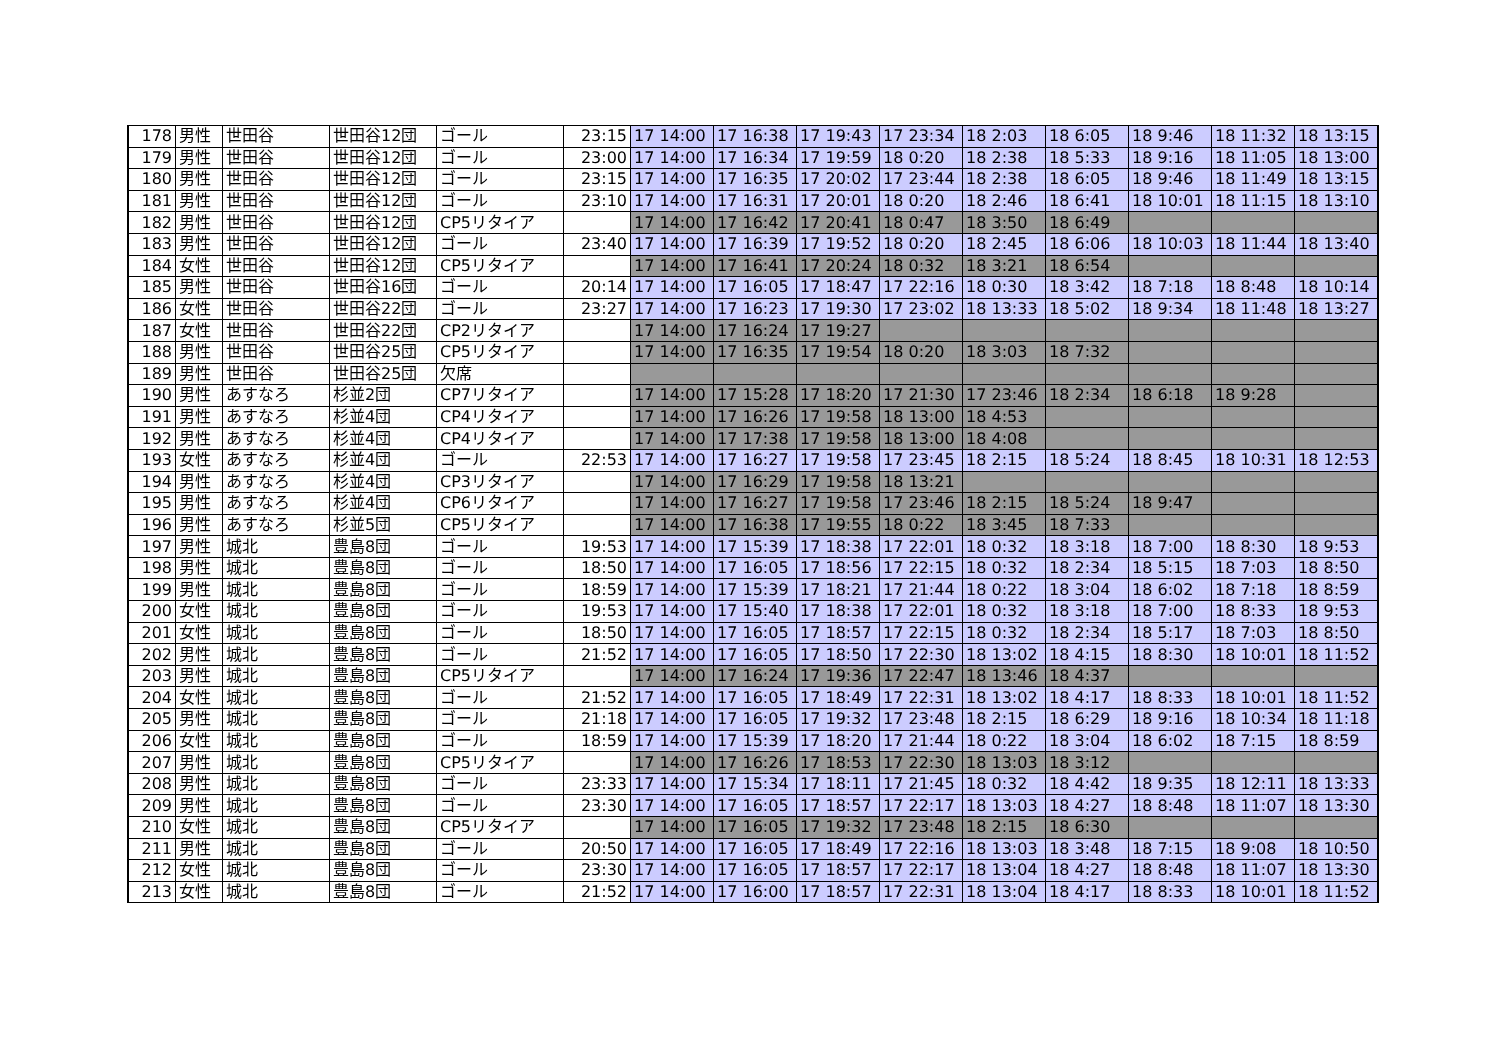| 178 | 男性 | 世田谷 | 世田谷12団 | ゴール | 23:15 | 17 14:00 | 17 16:38 | 17 19:43 | 17 23:34 | 18 2:03 | 18 6:05 | 18 9:46 | 18 11:32 | 18 13:15 |
| 179 | 男性 | 世田谷 | 世田谷12団 | ゴール | 23:00 | 17 14:00 | 17 16:34 | 17 19:59 | 18 0:20 | 18 2:38 | 18 5:33 | 18 9:16 | 18 11:05 | 18 13:00 |
| 180 | 男性 | 世田谷 | 世田谷12団 | ゴール | 23:15 | 17 14:00 | 17 16:35 | 17 20:02 | 17 23:44 | 18 2:38 | 18 6:05 | 18 9:46 | 18 11:49 | 18 13:15 |
| 181 | 男性 | 世田谷 | 世田谷12団 | ゴール | 23:10 | 17 14:00 | 17 16:31 | 17 20:01 | 18 0:20 | 18 2:46 | 18 6:41 | 18 10:01 | 18 11:15 | 18 13:10 |
| 182 | 男性 | 世田谷 | 世田谷12団 | CP5リタイア | | 17 14:00 | 17 16:42 | 17 20:41 | 18 0:47 | 18 3:50 | 18 6:49 | | | |
| 183 | 男性 | 世田谷 | 世田谷12団 | ゴール | 23:40 | 17 14:00 | 17 16:39 | 17 19:52 | 18 0:20 | 18 2:45 | 18 6:06 | 18 10:03 | 18 11:44 | 18 13:40 |
| 184 | 女性 | 世田谷 | 世田谷12団 | CP5リタイア | | 17 14:00 | 17 16:41 | 17 20:24 | 18 0:32 | 18 3:21 | 18 6:54 | | | |
| 185 | 男性 | 世田谷 | 世田谷16団 | ゴール | 20:14 | 17 14:00 | 17 16:05 | 17 18:47 | 17 22:16 | 18 0:30 | 18 3:42 | 18 7:18 | 18 8:48 | 18 10:14 |
| 186 | 女性 | 世田谷 | 世田谷22団 | ゴール | 23:27 | 17 14:00 | 17 16:23 | 17 19:30 | 17 23:02 | 18 13:33 | 18 5:02 | 18 9:34 | 18 11:48 | 18 13:27 |
| 187 | 女性 | 世田谷 | 世田谷22団 | CP2リタイア | | 17 14:00 | 17 16:24 | 17 19:27 | | | | | | |
| 188 | 男性 | 世田谷 | 世田谷25団 | CP5リタイア | | 17 14:00 | 17 16:35 | 17 19:54 | 18 0:20 | 18 3:03 | 18 7:32 | | | |
| 189 | 男性 | 世田谷 | 世田谷25団 | 欠席 | | | | | | | | | | |
| 190 | 男性 | あすなろ | 杉並2団 | CP7リタイア | | 17 14:00 | 17 15:28 | 17 18:20 | 17 21:30 | 17 23:46 | 18 2:34 | 18 6:18 | 18 9:28 | |
| 191 | 男性 | あすなろ | 杉並4団 | CP4リタイア | | 17 14:00 | 17 16:26 | 17 19:58 | 18 13:00 | 18 4:53 | | | | |
| 192 | 男性 | あすなろ | 杉並4団 | CP4リタイア | | 17 14:00 | 17 17:38 | 17 19:58 | 18 13:00 | 18 4:08 | | | | |
| 193 | 女性 | あすなろ | 杉並4団 | ゴール | 22:53 | 17 14:00 | 17 16:27 | 17 19:58 | 17 23:45 | 18 2:15 | 18 5:24 | 18 8:45 | 18 10:31 | 18 12:53 |
| 194 | 男性 | あすなろ | 杉並4団 | CP3リタイア | | 17 14:00 | 17 16:29 | 17 19:58 | 18 13:21 | | | | | |
| 195 | 男性 | あすなろ | 杉並4団 | CP6リタイア | | 17 14:00 | 17 16:27 | 17 19:58 | 17 23:46 | 18 2:15 | 18 5:24 | 18 9:47 | | |
| 196 | 男性 | あすなろ | 杉並5団 | CP5リタイア | | 17 14:00 | 17 16:38 | 17 19:55 | 18 0:22 | 18 3:45 | 18 7:33 | | | |
| 197 | 男性 | 城北 | 豊島8団 | ゴール | 19:53 | 17 14:00 | 17 15:39 | 17 18:38 | 17 22:01 | 18 0:32 | 18 3:18 | 18 7:00 | 18 8:30 | 18 9:53 |
| 198 | 男性 | 城北 | 豊島8団 | ゴール | 18:50 | 17 14:00 | 17 16:05 | 17 18:56 | 17 22:15 | 18 0:32 | 18 2:34 | 18 5:15 | 18 7:03 | 18 8:50 |
| 199 | 男性 | 城北 | 豊島8団 | ゴール | 18:59 | 17 14:00 | 17 15:39 | 17 18:21 | 17 21:44 | 18 0:22 | 18 3:04 | 18 6:02 | 18 7:18 | 18 8:59 |
| 200 | 女性 | 城北 | 豊島8団 | ゴール | 19:53 | 17 14:00 | 17 15:40 | 17 18:38 | 17 22:01 | 18 0:32 | 18 3:18 | 18 7:00 | 18 8:33 | 18 9:53 |
| 201 | 女性 | 城北 | 豊島8団 | ゴール | 18:50 | 17 14:00 | 17 16:05 | 17 18:57 | 17 22:15 | 18 0:32 | 18 2:34 | 18 5:17 | 18 7:03 | 18 8:50 |
| 202 | 男性 | 城北 | 豊島8団 | ゴール | 21:52 | 17 14:00 | 17 16:05 | 17 18:50 | 17 22:30 | 18 13:02 | 18 4:15 | 18 8:30 | 18 10:01 | 18 11:52 |
| 203 | 男性 | 城北 | 豊島8団 | CP5リタイア | | 17 14:00 | 17 16:24 | 17 19:36 | 17 22:47 | 18 13:46 | 18 4:37 | | | |
| 204 | 女性 | 城北 | 豊島8団 | ゴール | 21:52 | 17 14:00 | 17 16:05 | 17 18:49 | 17 22:31 | 18 13:02 | 18 4:17 | 18 8:33 | 18 10:01 | 18 11:52 |
| 205 | 男性 | 城北 | 豊島8団 | ゴール | 21:18 | 17 14:00 | 17 16:05 | 17 19:32 | 17 23:48 | 18 2:15 | 18 6:29 | 18 9:16 | 18 10:34 | 18 11:18 |
| 206 | 女性 | 城北 | 豊島8団 | ゴール | 18:59 | 17 14:00 | 17 15:39 | 17 18:20 | 17 21:44 | 18 0:22 | 18 3:04 | 18 6:02 | 18 7:15 | 18 8:59 |
| 207 | 男性 | 城北 | 豊島8団 | CP5リタイア | | 17 14:00 | 17 16:26 | 17 18:53 | 17 22:30 | 18 13:03 | 18 3:12 | | | |
| 208 | 男性 | 城北 | 豊島8団 | ゴール | 23:33 | 17 14:00 | 17 15:34 | 17 18:11 | 17 21:45 | 18 0:32 | 18 4:42 | 18 9:35 | 18 12:11 | 18 13:33 |
| 209 | 男性 | 城北 | 豊島8団 | ゴール | 23:30 | 17 14:00 | 17 16:05 | 17 18:57 | 17 22:17 | 18 13:03 | 18 4:27 | 18 8:48 | 18 11:07 | 18 13:30 |
| 210 | 女性 | 城北 | 豊島8団 | CP5リタイア | | 17 14:00 | 17 16:05 | 17 19:32 | 17 23:48 | 18 2:15 | 18 6:30 | | | |
| 211 | 男性 | 城北 | 豊島8団 | ゴール | 20:50 | 17 14:00 | 17 16:05 | 17 18:49 | 17 22:16 | 18 13:03 | 18 3:48 | 18 7:15 | 18 9:08 | 18 10:50 |
| 212 | 女性 | 城北 | 豊島8団 | ゴール | 23:30 | 17 14:00 | 17 16:05 | 17 18:57 | 17 22:17 | 18 13:04 | 18 4:27 | 18 8:48 | 18 11:07 | 18 13:30 |
| 213 | 女性 | 城北 | 豊島8団 | ゴール | 21:52 | 17 14:00 | 17 16:00 | 17 18:57 | 17 22:31 | 18 13:04 | 18 4:17 | 18 8:33 | 18 10:01 | 18 11:52 |